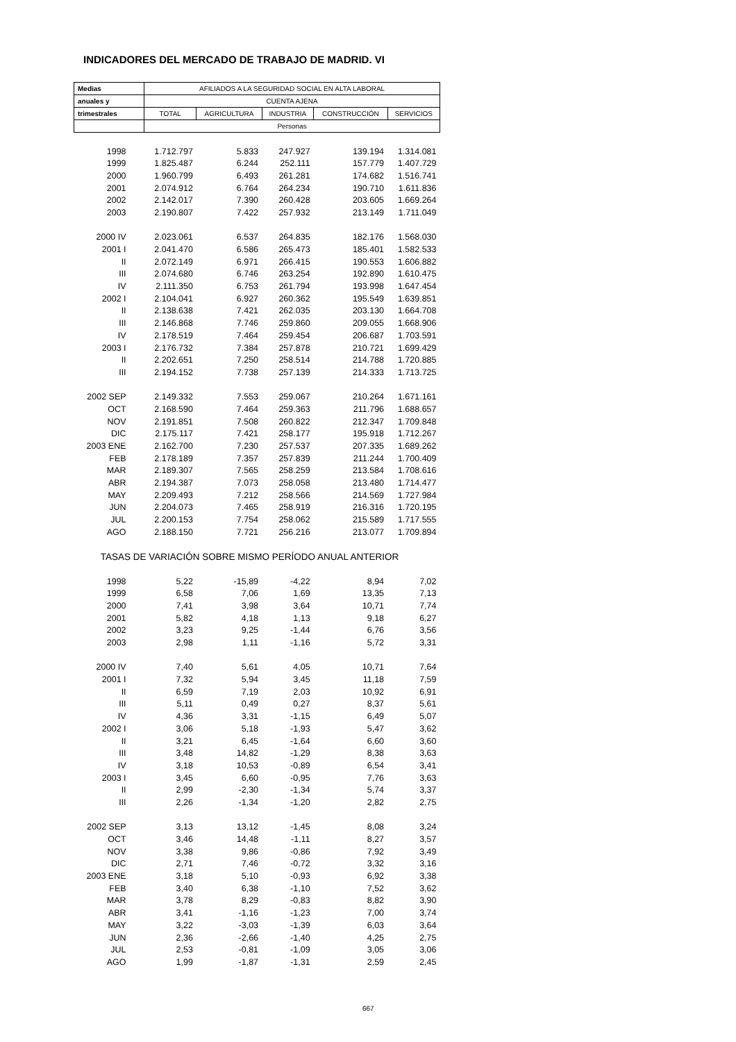INDICADORES DEL MERCADO DE TRABAJO DE MADRID. VI
| Medias | AFILIADOS A LA SEGURIDAD SOCIAL EN ALTA LABORAL | | | | |
| --- | --- | --- | --- | --- | --- |
| anuales y | CUENTA AJENA | | | | |
| trimestrales | TOTAL | AGRICULTURA | INDUSTRIA | CONSTRUCCIÓN | SERVICIOS |
| | Personas | | | | |
| 1998 | 1.712.797 | 5.833 | 247.927 | 139.194 | 1.314.081 |
| 1999 | 1.825.487 | 6.244 | 252.111 | 157.779 | 1.407.729 |
| 2000 | 1.960.799 | 6.493 | 261.281 | 174.682 | 1.516.741 |
| 2001 | 2.074.912 | 6.764 | 264.234 | 190.710 | 1.611.836 |
| 2002 | 2.142.017 | 7.390 | 260.428 | 203.605 | 1.669.264 |
| 2003 | 2.190.807 | 7.422 | 257.932 | 213.149 | 1.711.049 |
| 2000 IV | 2.023.061 | 6.537 | 264.835 | 182.176 | 1.568.030 |
| 2001 I | 2.041.470 | 6.586 | 265.473 | 185.401 | 1.582.533 |
| II | 2.072.149 | 6.971 | 266.415 | 190.553 | 1.606.882 |
| III | 2.074.680 | 6.746 | 263.254 | 192.890 | 1.610.475 |
| IV | 2.111.350 | 6.753 | 261.794 | 193.998 | 1.647.454 |
| 2002 I | 2.104.041 | 6.927 | 260.362 | 195.549 | 1.639.851 |
| II | 2.138.638 | 7.421 | 262.035 | 203.130 | 1.664.708 |
| III | 2.146.868 | 7.746 | 259.860 | 209.055 | 1.668.906 |
| IV | 2.178.519 | 7.464 | 259.454 | 206.687 | 1.703.591 |
| 2003 I | 2.176.732 | 7.384 | 257.878 | 210.721 | 1.699.429 |
| II | 2.202.651 | 7.250 | 258.514 | 214.788 | 1.720.885 |
| III | 2.194.152 | 7.738 | 257.139 | 214.333 | 1.713.725 |
| 2002 SEP | 2.149.332 | 7.553 | 259.067 | 210.264 | 1.671.161 |
| OCT | 2.168.590 | 7.464 | 259.363 | 211.796 | 1.688.657 |
| NOV | 2.191.851 | 7.508 | 260.822 | 212.347 | 1.709.848 |
| DIC | 2.175.117 | 7.421 | 258.177 | 195.918 | 1.712.267 |
| 2003 ENE | 2.162.700 | 7.230 | 257.537 | 207.335 | 1.689.262 |
| FEB | 2.178.189 | 7.357 | 257.839 | 211.244 | 1.700.409 |
| MAR | 2.189.307 | 7.565 | 258.259 | 213.584 | 1.708.616 |
| ABR | 2.194.387 | 7.073 | 258.058 | 213.480 | 1.714.477 |
| MAY | 2.209.493 | 7.212 | 258.566 | 214.569 | 1.727.984 |
| JUN | 2.204.073 | 7.465 | 258.919 | 216.316 | 1.720.195 |
| JUL | 2.200.153 | 7.754 | 258.062 | 215.589 | 1.717.555 |
| AGO | 2.188.150 | 7.721 | 256.216 | 213.077 | 1.709.894 |
| TASAS DE VARIACIÓN SOBRE MISMO PERÍODO ANUAL ANTERIOR | | | | | |
| 1998 | 5,22 | -15,89 | -4,22 | 8,94 | 7,02 |
| 1999 | 6,58 | 7,06 | 1,69 | 13,35 | 7,13 |
| 2000 | 7,41 | 3,98 | 3,64 | 10,71 | 7,74 |
| 2001 | 5,82 | 4,18 | 1,13 | 9,18 | 6,27 |
| 2002 | 3,23 | 9,25 | -1,44 | 6,76 | 3,56 |
| 2003 | 2,98 | 1,11 | -1,16 | 5,72 | 3,31 |
| 2000 IV | 7,40 | 5,61 | 4,05 | 10,71 | 7,64 |
| 2001 I | 7,32 | 5,94 | 3,45 | 11,18 | 7,59 |
| II | 6,59 | 7,19 | 2,03 | 10,92 | 6,91 |
| III | 5,11 | 0,49 | 0,27 | 8,37 | 5,61 |
| IV | 4,36 | 3,31 | -1,15 | 6,49 | 5,07 |
| 2002 I | 3,06 | 5,18 | -1,93 | 5,47 | 3,62 |
| II | 3,21 | 6,45 | -1,64 | 6,60 | 3,60 |
| III | 3,48 | 14,82 | -1,29 | 8,38 | 3,63 |
| IV | 3,18 | 10,53 | -0,89 | 6,54 | 3,41 |
| 2003 I | 3,45 | 6,60 | -0,95 | 7,76 | 3,63 |
| II | 2,99 | -2,30 | -1,34 | 5,74 | 3,37 |
| III | 2,26 | -1,34 | -1,20 | 2,82 | 2,75 |
| 2002 SEP | 3,13 | 13,12 | -1,45 | 8,08 | 3,24 |
| OCT | 3,46 | 14,48 | -1,11 | 8,27 | 3,57 |
| NOV | 3,38 | 9,86 | -0,86 | 7,92 | 3,49 |
| DIC | 2,71 | 7,46 | -0,72 | 3,32 | 3,16 |
| 2003 ENE | 3,18 | 5,10 | -0,93 | 6,92 | 3,38 |
| FEB | 3,40 | 6,38 | -1,10 | 7,52 | 3,62 |
| MAR | 3,78 | 8,29 | -0,83 | 8,82 | 3,90 |
| ABR | 3,41 | -1,16 | -1,23 | 7,00 | 3,74 |
| MAY | 3,22 | -3,03 | -1,39 | 6,03 | 3,64 |
| JUN | 2,36 | -2,66 | -1,40 | 4,25 | 2,75 |
| JUL | 2,53 | -0,81 | -1,09 | 3,05 | 3,06 |
| AGO | 1,99 | -1,87 | -1,31 | 2,59 | 2,45 |
667